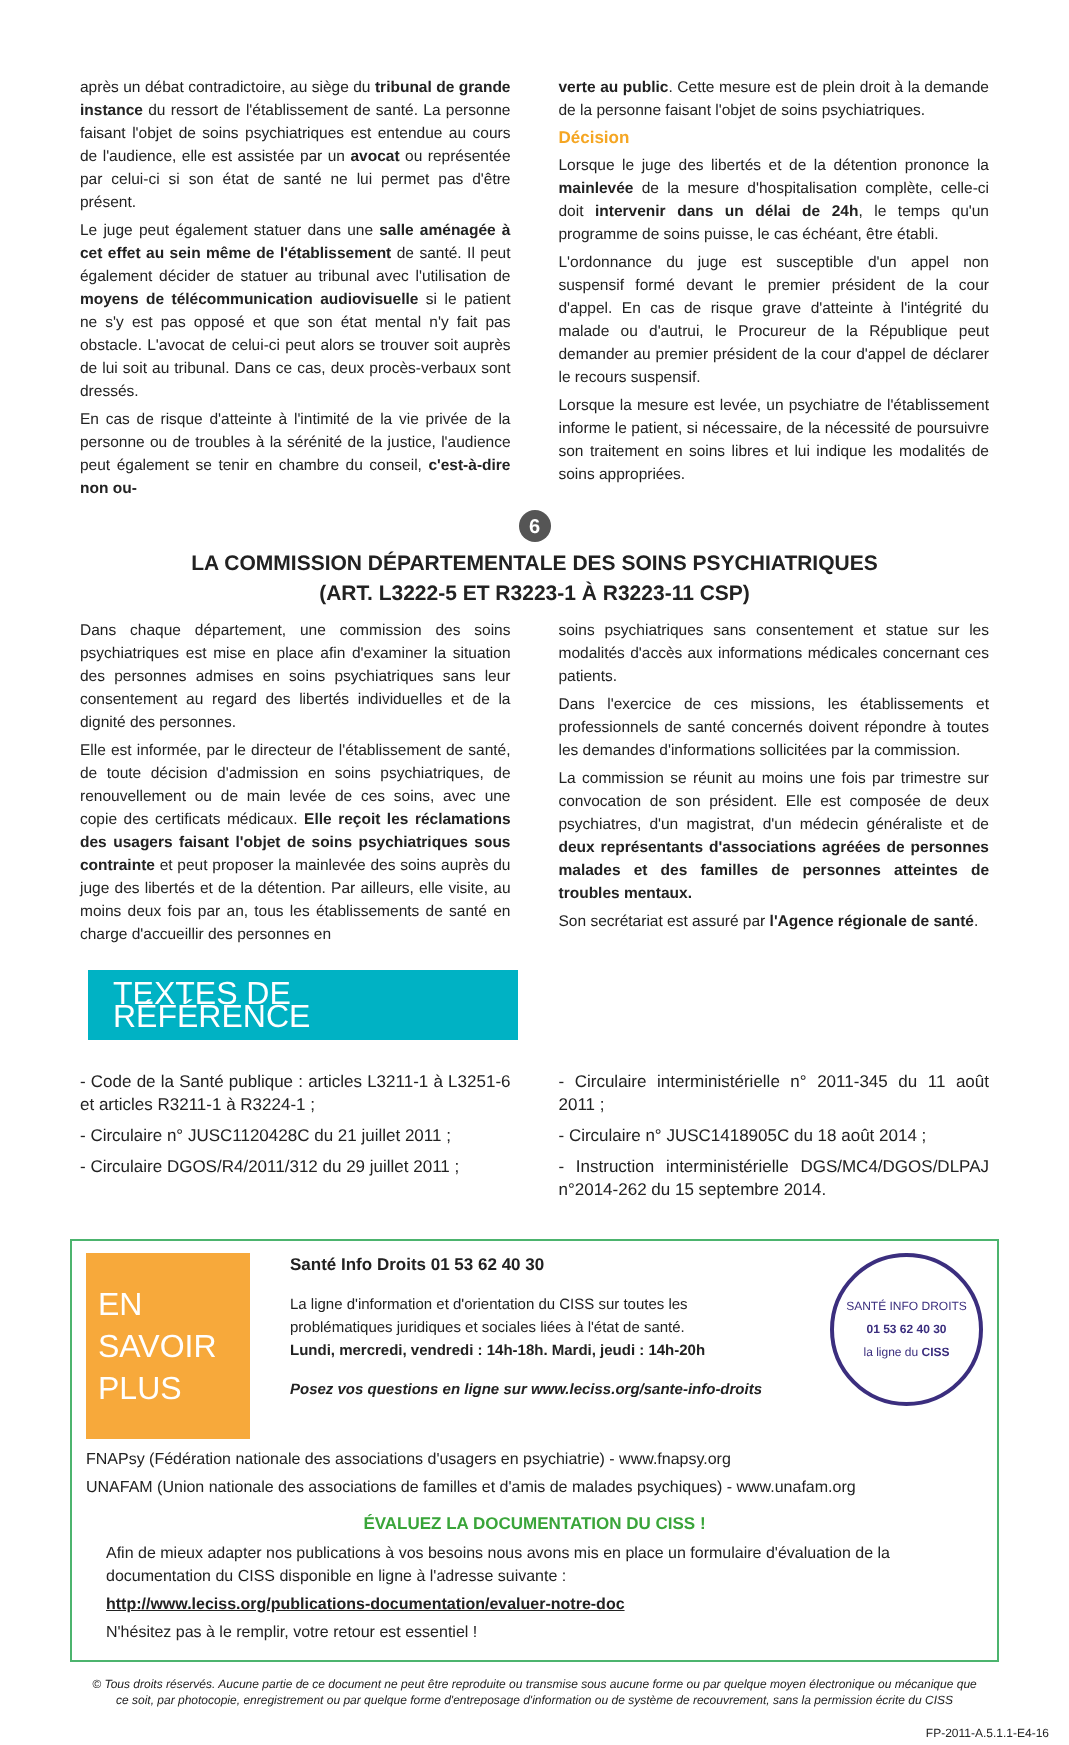après un débat contradictoire, au siège du tribunal de grande instance du ressort de l'établissement de santé. La personne faisant l'objet de soins psychiatriques est entendue au cours de l'audience, elle est assistée par un avocat ou représentée par celui-ci si son état de santé ne lui permet pas d'être présent.
Le juge peut également statuer dans une salle aménagée à cet effet au sein même de l'établissement de santé. Il peut également décider de statuer au tribunal avec l'utilisation de moyens de télécommunication audiovisuelle si le patient ne s'y est pas opposé et que son état mental n'y fait pas obstacle. L'avocat de celui-ci peut alors se trouver soit auprès de lui soit au tribunal. Dans ce cas, deux procès-verbaux sont dressés.
En cas de risque d'atteinte à l'intimité de la vie privée de la personne ou de troubles à la sérénité de la justice, l'audience peut également se tenir en chambre du conseil, c'est-à-dire non ou-
verte au public. Cette mesure est de plein droit à la demande de la personne faisant l'objet de soins psychiatriques.
Décision
Lorsque le juge des libertés et de la détention prononce la mainlevée de la mesure d'hospitalisation complète, celle-ci doit intervenir dans un délai de 24h, le temps qu'un programme de soins puisse, le cas échéant, être établi.
L'ordonnance du juge est susceptible d'un appel non suspensif formé devant le premier président de la cour d'appel. En cas de risque grave d'atteinte à l'intégrité du malade ou d'autrui, le Procureur de la République peut demander au premier président de la cour d'appel de déclarer le recours suspensif.
Lorsque la mesure est levée, un psychiatre de l'établissement informe le patient, si nécessaire, de la nécessité de poursuivre son traitement en soins libres et lui indique les modalités de soins appropriées.
6
LA COMMISSION DÉPARTEMENTALE DES SOINS PSYCHIATRIQUES
(ART. L3222-5 ET R3223-1 À R3223-11 CSP)
Dans chaque département, une commission des soins psychiatriques est mise en place afin d'examiner la situation des personnes admises en soins psychiatriques sans leur consentement au regard des libertés individuelles et de la dignité des personnes.
Elle est informée, par le directeur de l'établissement de santé, de toute décision d'admission en soins psychiatriques, de renouvellement ou de main levée de ces soins, avec une copie des certificats médicaux. Elle reçoit les réclamations des usagers faisant l'objet de soins psychiatriques sous contrainte et peut proposer la mainlevée des soins auprès du juge des libertés et de la détention. Par ailleurs, elle visite, au moins deux fois par an, tous les établissements de santé en charge d'accueillir des personnes en
soins psychiatriques sans consentement et statue sur les modalités d'accès aux informations médicales concernant ces patients.
Dans l'exercice de ces missions, les établissements et professionnels de santé concernés doivent répondre à toutes les demandes d'informations sollicitées par la commission.
La commission se réunit au moins une fois par trimestre sur convocation de son président. Elle est composée de deux psychiatres, d'un magistrat, d'un médecin généraliste et de deux représentants d'associations agréées de personnes malades et des familles de personnes atteintes de troubles mentaux.
Son secrétariat est assuré par l'Agence régionale de santé.
TEXTES DE RÉFÉRENCE
- Code de la Santé publique : articles L3211-1 à L3251-6 et articles R3211-1 à R3224-1 ;
- Circulaire n° JUSC1120428C du 21 juillet 2011 ;
- Circulaire DGOS/R4/2011/312 du 29 juillet 2011 ;
- Circulaire interministérielle n° 2011-345 du 11 août 2011 ;
- Circulaire n° JUSC1418905C du 18 août 2014 ;
- Instruction interministérielle DGS/MC4/DGOS/DLPAJ n°2014-262 du 15 septembre 2014.
EN SAVOIR PLUS
Santé Info Droits 01 53 62 40 30
La ligne d'information et d'orientation du CISS sur toutes les problématiques juridiques et sociales liées à l'état de santé.
Lundi, mercredi, vendredi : 14h-18h. Mardi, jeudi : 14h-20h
Posez vos questions en ligne sur www.leciss.org/sante-info-droits
SANTÉ INFO DROITS
01 53 62 40 30
la ligne du CISS
FNAPsy (Fédération nationale des associations d'usagers en psychiatrie) - www.fnapsy.org
UNAFAM (Union nationale des associations de familles et d'amis de malades psychiques) - www.unafam.org
ÉVALUEZ LA DOCUMENTATION DU CISS !
Afin de mieux adapter nos publications à vos besoins nous avons mis en place un formulaire d'évaluation de la documentation du CISS disponible en ligne à l'adresse suivante :
http://www.leciss.org/publications-documentation/evaluer-notre-doc
N'hésitez pas à le remplir, votre retour est essentiel !
© Tous droits réservés. Aucune partie de ce document ne peut être reproduite ou transmise sous aucune forme ou par quelque moyen électronique ou mécanique que ce soit, par photocopie, enregistrement ou par quelque forme d'entreposage d'information ou de système de recouvrement, sans la permission écrite du CISS
FP-2011-A.5.1.1-E4-16